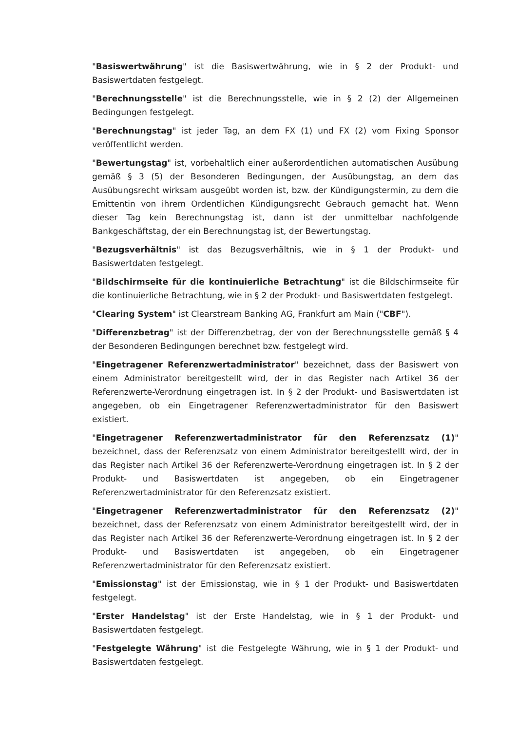"Basiswertwährung" ist die Basiswertwährung, wie in § 2 der Produkt- und Basiswertdaten festgelegt.
"Berechnungsstelle" ist die Berechnungsstelle, wie in § 2 (2) der Allgemeinen Bedingungen festgelegt.
"Berechnungstag" ist jeder Tag, an dem FX (1) und FX (2) vom Fixing Sponsor veröffentlicht werden.
"Bewertungstag" ist, vorbehaltlich einer außerordentlichen automatischen Ausübung gemäß § 3 (5) der Besonderen Bedingungen, der Ausübungstag, an dem das Ausübungsrecht wirksam ausgeübt worden ist, bzw. der Kündigungstermin, zu dem die Emittentin von ihrem Ordentlichen Kündigungsrecht Gebrauch gemacht hat. Wenn dieser Tag kein Berechnungstag ist, dann ist der unmittelbar nachfolgende Bankgeschäftstag, der ein Berechnungstag ist, der Bewertungstag.
"Bezugsverhältnis" ist das Bezugsverhältnis, wie in § 1 der Produkt- und Basiswertdaten festgelegt.
"Bildschirmseite für die kontinuierliche Betrachtung" ist die Bildschirmseite für die kontinuierliche Betrachtung, wie in § 2 der Produkt- und Basiswertdaten festgelegt.
"Clearing System" ist Clearstream Banking AG, Frankfurt am Main ("CBF").
"Differenzbetrag" ist der Differenzbetrag, der von der Berechnungsstelle gemäß § 4 der Besonderen Bedingungen berechnet bzw. festgelegt wird.
"Eingetragener Referenzwertadministrator" bezeichnet, dass der Basiswert von einem Administrator bereitgestellt wird, der in das Register nach Artikel 36 der Referenzwerte-Verordnung eingetragen ist. In § 2 der Produkt- und Basiswertdaten ist angegeben, ob ein Eingetragener Referenzwertadministrator für den Basiswert existiert.
"Eingetragener Referenzwertadministrator für den Referenzsatz (1)" bezeichnet, dass der Referenzsatz von einem Administrator bereitgestellt wird, der in das Register nach Artikel 36 der Referenzwerte-Verordnung eingetragen ist. In § 2 der Produkt- und Basiswertdaten ist angegeben, ob ein Eingetragener Referenzwertadministrator für den Referenzsatz existiert.
"Eingetragener Referenzwertadministrator für den Referenzsatz (2)" bezeichnet, dass der Referenzsatz von einem Administrator bereitgestellt wird, der in das Register nach Artikel 36 der Referenzwerte-Verordnung eingetragen ist. In § 2 der Produkt- und Basiswertdaten ist angegeben, ob ein Eingetragener Referenzwertadministrator für den Referenzsatz existiert.
"Emissionstag" ist der Emissionstag, wie in § 1 der Produkt- und Basiswertdaten festgelegt.
"Erster Handelstag" ist der Erste Handelstag, wie in § 1 der Produkt- und Basiswertdaten festgelegt.
"Festgelegte Währung" ist die Festgelegte Währung, wie in § 1 der Produkt- und Basiswertdaten festgelegt.